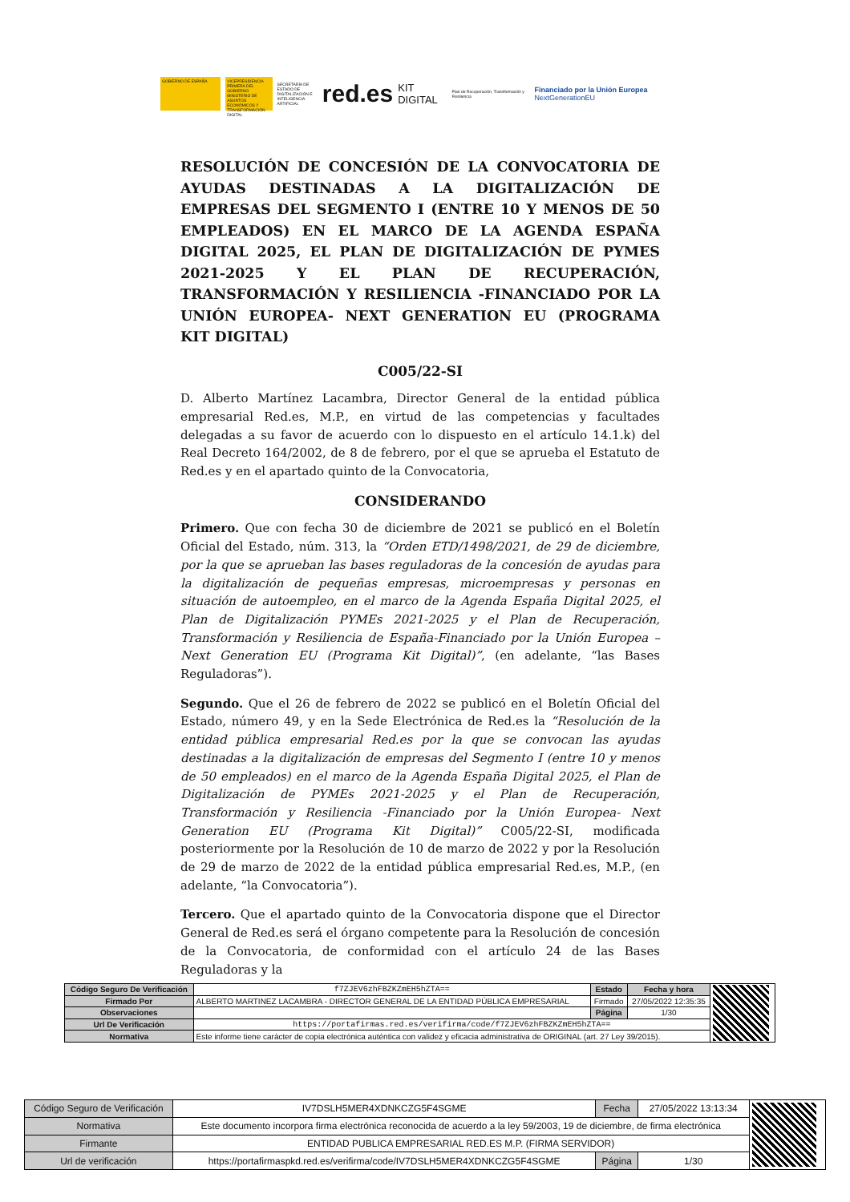GOBIERNO DE ESPAÑA
VICEPRESIDENCIA PRIMERA DEL GOBIERNO MINISTERIO DE ASUNTOS ECONÓMICOS Y TRANSFORMACIÓN DIGITAL
SECRETARÍA DE ESTADO DE DIGITALIZACIÓN E INTELIGENCIA ARTIFICIAL
red.es
KIT DIGITAL
Plan de Recuperación, Transformación y Resiliencia
Financiado por la Unión Europea NextGenerationEU
RESOLUCIÓN DE CONCESIÓN DE LA CONVOCATORIA DE AYUDAS DESTINADAS A LA DIGITALIZACIÓN DE EMPRESAS DEL SEGMENTO I (ENTRE 10 Y MENOS DE 50 EMPLEADOS) EN EL MARCO DE LA AGENDA ESPAÑA DIGITAL 2025, EL PLAN DE DIGITALIZACIÓN DE PYMES 2021-2025 Y EL PLAN DE RECUPERACIÓN, TRANSFORMACIÓN Y RESILIENCIA -FINANCIADO POR LA UNIÓN EUROPEA- NEXT GENERATION EU (PROGRAMA KIT DIGITAL)
C005/22-SI
D. Alberto Martínez Lacambra, Director General de la entidad pública empresarial Red.es, M.P., en virtud de las competencias y facultades delegadas a su favor de acuerdo con lo dispuesto en el artículo 14.1.k) del Real Decreto 164/2002, de 8 de febrero, por el que se aprueba el Estatuto de Red.es y en el apartado quinto de la Convocatoria,
CONSIDERANDO
Primero. Que con fecha 30 de diciembre de 2021 se publicó en el Boletín Oficial del Estado, núm. 313, la “Orden ETD/1498/2021, de 29 de diciembre, por la que se aprueban las bases reguladoras de la concesión de ayudas para la digitalización de pequeñas empresas, microempresas y personas en situación de autoempleo, en el marco de la Agenda España Digital 2025, el Plan de Digitalización PYMEs 2021-2025 y el Plan de Recuperación, Transformación y Resiliencia de España-Financiado por la Unión Europea – Next Generation EU (Programa Kit Digital)”, (en adelante, “las Bases Reguladoras”).
Segundo. Que el 26 de febrero de 2022 se publicó en el Boletín Oficial del Estado, número 49, y en la Sede Electrónica de Red.es la “Resolución de la entidad pública empresarial Red.es por la que se convocan las ayudas destinadas a la digitalización de empresas del Segmento I (entre 10 y menos de 50 empleados) en el marco de la Agenda España Digital 2025, el Plan de Digitalización de PYMEs 2021-2025 y el Plan de Recuperación, Transformación y Resiliencia -Financiado por la Unión Europea- Next Generation EU (Programa Kit Digital)” C005/22-SI, modificada posteriormente por la Resolución de 10 de marzo de 2022 y por la Resolución de 29 de marzo de 2022 de la entidad pública empresarial Red.es, M.P., (en adelante, “la Convocatoria”).
Tercero. Que el apartado quinto de la Convocatoria dispone que el Director General de Red.es será el órgano competente para la Resolución de concesión de la Convocatoria, de conformidad con el artículo 24 de las Bases Reguladoras y la
| Código Seguro De Verificación | f7ZJEV6zhFBZKZmEH5hZTA== | Estado | Fecha y hora | |
| Firmado Por | ALBERTO MARTINEZ LACAMBRA - DIRECTOR GENERAL DE LA ENTIDAD PÚBLICA EMPRESARIAL | Firmado | 27/05/2022 12:35:35 | |
| Observaciones | | Página | 1/30 | |
| Url De Verificación | https://portafirmas.red.es/verifirma/code/f7ZJEV6zhFBZKZmEH5hZTA== | | | |
| Normativa | Este informe tiene carácter de copia electrónica auténtica con validez y eficacia administrativa de ORIGINAL (art. 27 Ley 39/2015). | | | |
| Código Seguro de Verificación | IV7DSLH5MER4XDNKCZG5F4SGME | Fecha | 27/05/2022 13:13:34 | |
| Normativa | Este documento incorpora firma electrónica reconocida de acuerdo a la ley 59/2003, 19 de diciembre, de firma electrónica | | | |
| Firmante | ENTIDAD PUBLICA EMPRESARIAL RED.ES M.P. (FIRMA SERVIDOR) | | | |
| Url de verificación | https://portafirmaspkd.red.es/verifirma/code/IV7DSLH5MER4XDNKCZG5F4SGME | Página | 1/30 | |